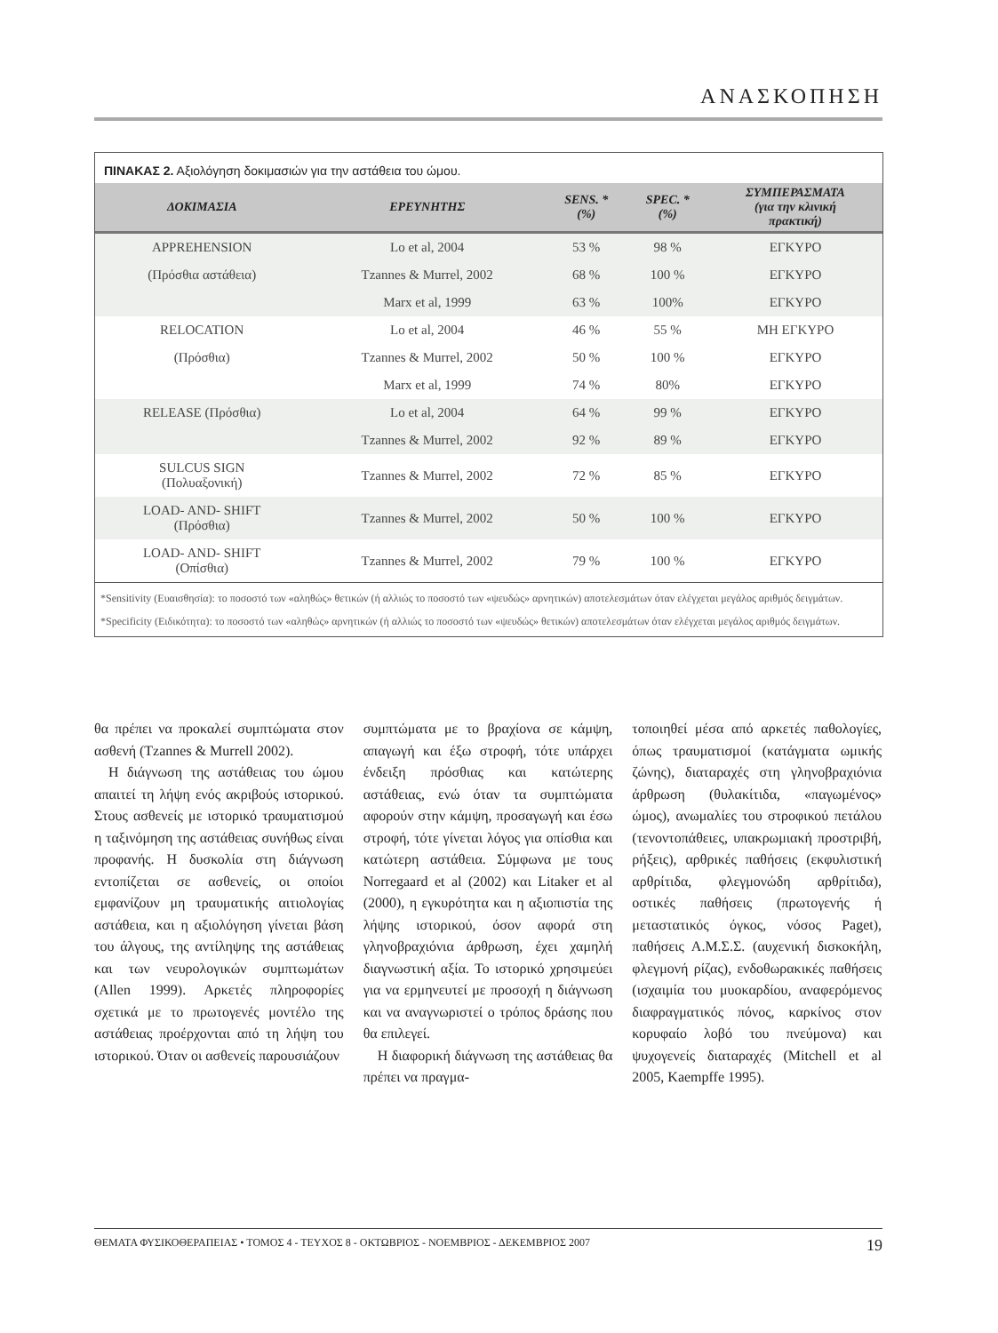ΑΝΑΣΚΟΠΗΣΗ
ΠΙΝΑΚΑΣ 2. Αξιολόγηση δοκιμασιών για την αστάθεια του ώμου.
| ΔΟΚΙΜΑΣΙΑ | ΕΡΕΥΝΗΤΗΣ | SENS. * (%) | SPEC. * (%) | ΣΥΜΠΕΡΑΣΜΑΤΑ (για την κλινική πρακτική) |
| --- | --- | --- | --- | --- |
| APPREHENSION | Lo et al, 2004 | 53 % | 98 % | ΕΓΚΥΡΟ |
| (Πρόσθια αστάθεια) | Tzannes & Murrel, 2002 | 68 % | 100 % | ΕΓΚΥΡΟ |
| | Marx et al, 1999 | 63 % | 100% | ΕΓΚΥΡΟ |
| RELOCATION | Lo et al, 2004 | 46 % | 55 % | ΜΗ ΕΓΚΥΡΟ |
| (Πρόσθια) | Tzannes & Murrel, 2002 | 50 % | 100 % | ΕΓΚΥΡΟ |
| | Marx et al, 1999 | 74 % | 80% | ΕΓΚΥΡΟ |
| RELEASE (Πρόσθια) | Lo et al, 2004 | 64 % | 99 % | ΕΓΚΥΡΟ |
| | Tzannes & Murrel, 2002 | 92 % | 89 % | ΕΓΚΥΡΟ |
| SULCUS SIGN (Πολυαξονική) | Tzannes & Murrel, 2002 | 72 % | 85 % | ΕΓΚΥΡΟ |
| LOAD- AND- SHIFT (Πρόσθια) | Tzannes & Murrel, 2002 | 50 % | 100 % | ΕΓΚΥΡΟ |
| LOAD- AND- SHIFT (Οπίσθια) | Tzannes & Murrel, 2002 | 79 % | 100 % | ΕΓΚΥΡΟ |
*Sensitivity (Ευαισθησία): το ποσοστό των «αληθώς» θετικών (ή αλλιώς το ποσοστό των «ψευδώς» αρνητικών) αποτελεσμάτων όταν ελέγχεται μεγάλος αριθμός δειγμάτων.
*Specificity (Ειδικότητα): το ποσοστό των «αληθώς» αρνητικών (ή αλλιώς το ποσοστό των «ψευδώς» θετικών) αποτελεσμάτων όταν ελέγχεται μεγάλος αριθμός δειγμάτων.
θα πρέπει να προκαλεί συμπτώματα στον ασθενή (Tzannes & Murrell 2002).
Η διάγνωση της αστάθειας του ώμου απαιτεί τη λήψη ενός ακριβούς ιστορικού. Στους ασθενείς με ιστορικό τραυματισμού η ταξινόμηση της αστάθειας συνήθως είναι προφανής. Η δυσκολία στη διάγνωση εντοπίζεται σε ασθενείς, οι οποίοι εμφανίζουν μη τραυματικής αιτιολογίας αστάθεια, και η αξιολόγηση γίνεται βάση του άλγους, της αντίληψης της αστάθειας και των νευρολογικών συμπτωμάτων (Allen 1999). Αρκετές πληροφορίες σχετικά με το πρωτογενές μοντέλο της αστάθειας προέρχονται από τη λήψη του ιστορικού. Όταν οι ασθενείς παρουσιάζουν
συμπτώματα με το βραχίονα σε κάμψη, απαγωγή και έξω στροφή, τότε υπάρχει ένδειξη πρόσθιας και κατώτερης αστάθειας, ενώ όταν τα συμπτώματα αφορούν στην κάμψη, προσαγωγή και έσω στροφή, τότε γίνεται λόγος για οπίσθια και κατώτερη αστάθεια. Σύμφωνα με τους Norregaard et al (2002) και Litaker et al (2000), η εγκυρότητα και η αξιοπιστία της λήψης ιστορικού, όσον αφορά στη γληνοβραχιόνια άρθρωση, έχει χαμηλή διαγνωστική αξία. Το ιστορικό χρησιμεύει για να ερμηνευτεί με προσοχή η διάγνωση και να αναγνωριστεί ο τρόπος δράσης που θα επιλεγεί.
Η διαφορική διάγνωση της αστάθειας θα πρέπει να πραγμα-
τοποιηθεί μέσα από αρκετές παθολογίες, όπως τραυματισμοί (κατάγματα ωμικής ζώνης), διαταραχές στη γληνοβραχιόνια άρθρωση (θυλακίτιδα, «παγωμένος» ώμος), ανωμαλίες του στροφικού πετάλου (τενοντοπάθειες, υπακρωμιακή προστριβή, ρήξεις), αρθρικές παθήσεις (εκφυλιστική αρθρίτιδα, φλεγμονώδη αρθρίτιδα), οστικές παθήσεις (πρωτογενής ή μεταστατικός όγκος, νόσος Paget), παθήσεις Α.Μ.Σ.Σ. (αυχενική δισκοκήλη, φλεγμονή ρίζας), ενδοθωρακικές παθήσεις (ισχαιμία του μυοκαρδίου, αναφερόμενος διαφραγματικός πόνος, καρκίνος στον κορυφαίο λοβό του πνεύμονα) και ψυχογενείς διαταραχές (Mitchell et al 2005, Kaempffe 1995).
ΘΕΜΑΤΑ ΦΥΣΙΚΟΘΕΡΑΠΕΙΑΣ • ΤΟΜΟΣ 4 - ΤΕΥΧΟΣ 8 - ΟΚΤΩΒΡΙΟΣ - ΝΟΕΜΒΡΙΟΣ - ΔΕΚΕΜΒΡΙΟΣ 2007 19